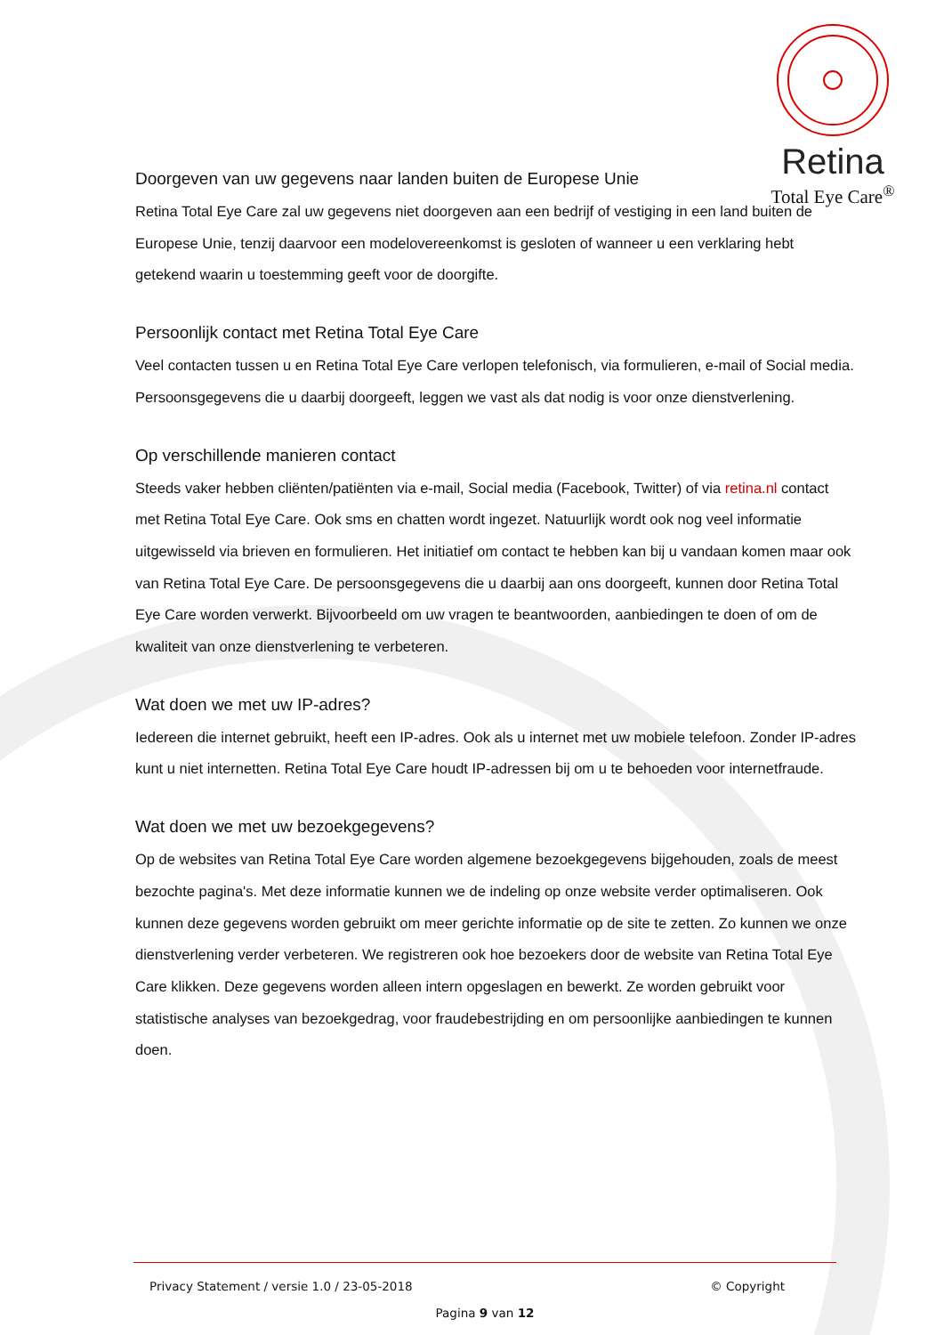Retina
Total Eye Care<sup>®</sup>
Doorgeven van uw gegevens naar landen buiten de Europese Unie
Retina Total Eye Care zal uw gegevens niet doorgeven aan een bedrijf of vestiging in een land buiten de Europese Unie, tenzij daarvoor een modelovereenkomst is gesloten of wanneer u een verklaring hebt getekend waarin u toestemming geeft voor de doorgifte.
Persoonlijk contact met Retina Total Eye Care
Veel contacten tussen u en Retina Total Eye Care verlopen telefonisch, via formulieren, e-mail of Social media. Persoonsgegevens die u daarbij doorgeeft, leggen we vast als dat nodig is voor onze dienstverlening.
Op verschillende manieren contact
Steeds vaker hebben cliënten/patiënten via e-mail, Social media (Facebook, Twitter) of via retina.nl contact met Retina Total Eye Care. Ook sms en chatten wordt ingezet. Natuurlijk wordt ook nog veel informatie uitgewisseld via brieven en formulieren. Het initiatief om contact te hebben kan bij u vandaan komen maar ook van Retina Total Eye Care. De persoonsgegevens die u daarbij aan ons doorgeeft, kunnen door Retina Total Eye Care worden verwerkt. Bijvoorbeeld om uw vragen te beantwoorden, aanbiedingen te doen of om de kwaliteit van onze dienstverlening te verbeteren.
Wat doen we met uw IP-adres?
Iedereen die internet gebruikt, heeft een IP-adres. Ook als u internet met uw mobiele telefoon. Zonder IP-adres kunt u niet internetten. Retina Total Eye Care houdt IP-adressen bij om u te behoeden voor internetfraude.
Wat doen we met uw bezoekgegevens?
Op de websites van Retina Total Eye Care worden algemene bezoekgegevens bijgehouden, zoals de meest bezochte pagina's. Met deze informatie kunnen we de indeling op onze website verder optimaliseren. Ook kunnen deze gegevens worden gebruikt om meer gerichte informatie op de site te zetten. Zo kunnen we onze dienstverlening verder verbeteren. We registreren ook hoe bezoekers door de website van Retina Total Eye Care klikken. Deze gegevens worden alleen intern opgeslagen en bewerkt. Ze worden gebruikt voor statistische analyses van bezoekgedrag, voor fraudebestrijding en om persoonlijke aanbiedingen te kunnen doen.
Privacy Statement / versie 1.0 / 23-05-2018 © Copyright
Pagina 9 van 12